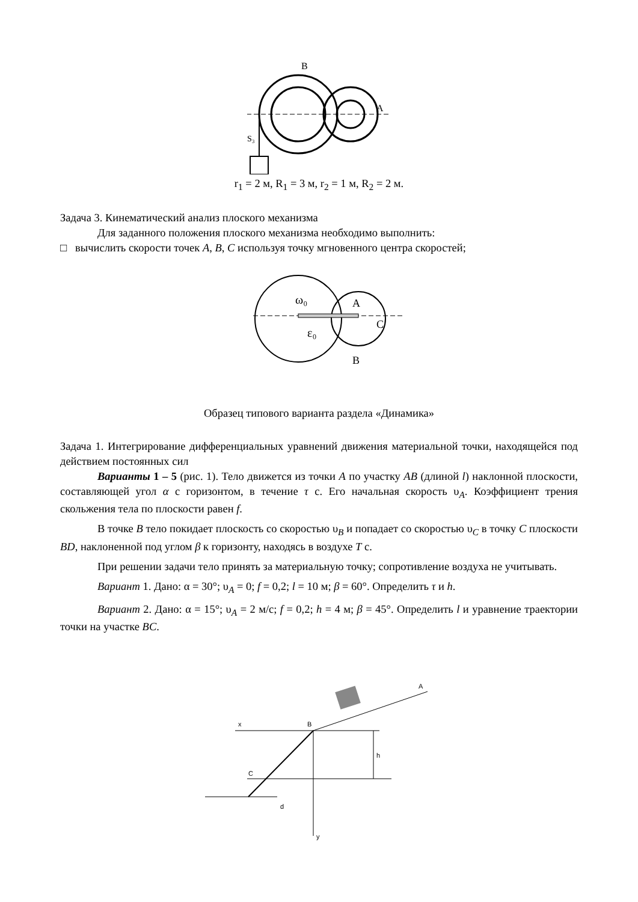B
A
S₃
r<sub>1</sub> = 2 м, R<sub>1</sub> = 3 м, r<sub>2</sub> = 1 м, R<sub>2</sub> = 2 м.
Задача 3. Кинематический анализ плоского механизма
Для заданного положения плоского механизма необходимо выполнить:
□ вычислить скорости точек A, B, C используя точку мгновенного центра скоростей;
ω₀
ε₀
A
B
C
Образец типового варианта раздела «Динамика»
Задача 1. Интегрирование дифференциальных уравнений движения материальной точки, находящейся под действием постоянных сил
Варианты 1 – 5 (рис. 1). Тело движется из точки A по участку AB (длиной l) наклонной плоскости, составляющей угол α с горизонтом, в течение τ с. Его начальная скорость υ<sub>A</sub>. Коэффициент трения скольжения тела по плоскости равен f.
В точке B тело покидает плоскость со скоростью υ<sub>B</sub> и попадает со скоростью υ<sub>C</sub> в точку C плоскости BD, наклоненной под углом β к горизонту, находясь в воздухе T с.
При решении задачи тело принять за материальную точку; сопротивление воздуха не учитывать.
Вариант 1. Дано: α = 30°; υ<sub>A</sub> = 0; f = 0,2; l = 10 м; β = 60°. Определить τ и h.
Вариант 2. Дано: α = 15°; υ<sub>A</sub> = 2 м/с; f = 0,2; h = 4 м; β = 45°. Определить l и уравнение траектории точки на участке BC.
x
B
C
A
d
h
y